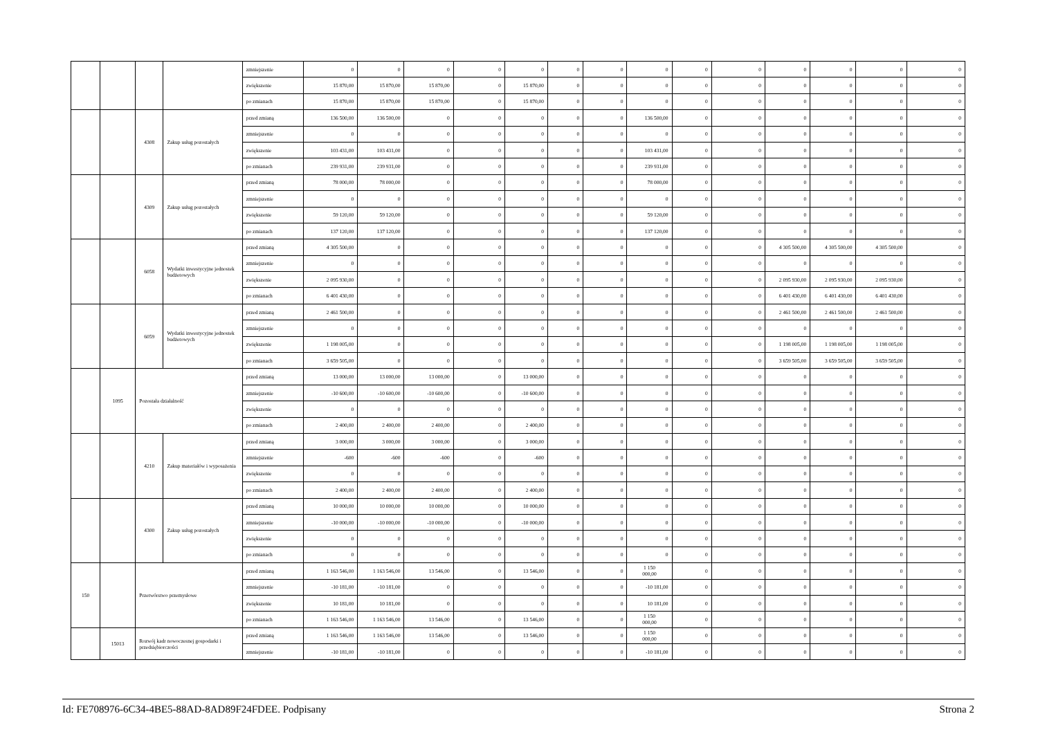| | | | | zmniejszenie | 0 | 0 | 0 | 0 | 0 | 0 | 0 | 0 | 0 | 0 | 0 | 0 | 0 | 0 |
| | | | | zwiększenie | 15 870,00 | 15 870,00 | 15 870,00 | 0 | 15 870,00 | 0 | 0 | 0 | 0 | 0 | 0 | 0 | 0 | 0 |
| | | | | po zmianach | 15 870,00 | 15 870,00 | 15 870,00 | 0 | 15 870,00 | 0 | 0 | 0 | 0 | 0 | 0 | 0 | 0 | 0 |
| | | 4308 | Zakup usług pozostałych | przed zmianą | 136 500,00 | 136 500,00 | 0 | 0 | 0 | 0 | 0 | 136 500,00 | 0 | 0 | 0 | 0 | 0 | 0 |
| | | | | zmniejszenie | 0 | 0 | 0 | 0 | 0 | 0 | 0 | 0 | 0 | 0 | 0 | 0 | 0 | 0 |
| | | | | zwiększenie | 103 431,00 | 103 431,00 | 0 | 0 | 0 | 0 | 0 | 103 431,00 | 0 | 0 | 0 | 0 | 0 | 0 |
| | | | | po zmianach | 239 931,00 | 239 931,00 | 0 | 0 | 0 | 0 | 0 | 239 931,00 | 0 | 0 | 0 | 0 | 0 | 0 |
| | | 4309 | Zakup usług pozostałych | przed zmianą | 78 000,00 | 78 000,00 | 0 | 0 | 0 | 0 | 0 | 78 000,00 | 0 | 0 | 0 | 0 | 0 | 0 |
| | | | | zmniejszenie | 0 | 0 | 0 | 0 | 0 | 0 | 0 | 0 | 0 | 0 | 0 | 0 | 0 | 0 |
| | | | | zwiększenie | 59 120,00 | 59 120,00 | 0 | 0 | 0 | 0 | 0 | 59 120,00 | 0 | 0 | 0 | 0 | 0 | 0 |
| | | | | po zmianach | 137 120,00 | 137 120,00 | 0 | 0 | 0 | 0 | 0 | 137 120,00 | 0 | 0 | 0 | 0 | 0 | 0 |
| | | 6058 | Wydatki inwestycyjne jednostek budżetowych | przed zmianą | 4 305 500,00 | 0 | 0 | 0 | 0 | 0 | 0 | 0 | 0 | 0 | 4 305 500,00 | 4 305 500,00 | 4 305 500,00 | 0 |
| | | | | zmniejszenie | 0 | 0 | 0 | 0 | 0 | 0 | 0 | 0 | 0 | 0 | 0 | 0 | 0 | 0 |
| | | | | zwiększenie | 2 095 930,00 | 0 | 0 | 0 | 0 | 0 | 0 | 0 | 0 | 0 | 2 095 930,00 | 2 095 930,00 | 2 095 930,00 | 0 |
| | | | | po zmianach | 6 401 430,00 | 0 | 0 | 0 | 0 | 0 | 0 | 0 | 0 | 0 | 6 401 430,00 | 6 401 430,00 | 6 401 430,00 | 0 |
| | | 6059 | Wydatki inwestycyjne jednostek budżetowych | przed zmianą | 2 461 500,00 | 0 | 0 | 0 | 0 | 0 | 0 | 0 | 0 | 0 | 2 461 500,00 | 2 461 500,00 | 2 461 500,00 | 0 |
| | | | | zmniejszenie | 0 | 0 | 0 | 0 | 0 | 0 | 0 | 0 | 0 | 0 | 0 | 0 | 0 | 0 |
| | | | | zwiększenie | 1 198 005,00 | 0 | 0 | 0 | 0 | 0 | 0 | 0 | 0 | 0 | 1 198 005,00 | 1 198 005,00 | 1 198 005,00 | 0 |
| | | | | po zmianach | 3 659 505,00 | 0 | 0 | 0 | 0 | 0 | 0 | 0 | 0 | 0 | 3 659 505,00 | 3 659 505,00 | 3 659 505,00 | 0 |
| | 1095 | Pozostała działalność | | przed zmianą | 13 000,00 | 13 000,00 | 13 000,00 | 0 | 13 000,00 | 0 | 0 | 0 | 0 | 0 | 0 | 0 | 0 | 0 |
| | | | | zmniejszenie | -10 600,00 | -10 600,00 | -10 600,00 | 0 | -10 600,00 | 0 | 0 | 0 | 0 | 0 | 0 | 0 | 0 | 0 |
| | | | | zwiększenie | 0 | 0 | 0 | 0 | 0 | 0 | 0 | 0 | 0 | 0 | 0 | 0 | 0 | 0 |
| | | | | po zmianach | 2 400,00 | 2 400,00 | 2 400,00 | 0 | 2 400,00 | 0 | 0 | 0 | 0 | 0 | 0 | 0 | 0 | 0 |
| | | 4210 | Zakup materiałów i wyposażenia | przed zmianą | 3 000,00 | 3 000,00 | 3 000,00 | 0 | 3 000,00 | 0 | 0 | 0 | 0 | 0 | 0 | 0 | 0 | 0 |
| | | | | zmniejszenie | -600 | -600 | -600 | 0 | -600 | 0 | 0 | 0 | 0 | 0 | 0 | 0 | 0 | 0 |
| | | | | zwiększenie | 0 | 0 | 0 | 0 | 0 | 0 | 0 | 0 | 0 | 0 | 0 | 0 | 0 | 0 |
| | | | | po zmianach | 2 400,00 | 2 400,00 | 2 400,00 | 0 | 2 400,00 | 0 | 0 | 0 | 0 | 0 | 0 | 0 | 0 | 0 |
| | | 4300 | Zakup usług pozostałych | przed zmianą | 10 000,00 | 10 000,00 | 10 000,00 | 0 | 10 000,00 | 0 | 0 | 0 | 0 | 0 | 0 | 0 | 0 | 0 |
| | | | | zmniejszenie | -10 000,00 | -10 000,00 | -10 000,00 | 0 | -10 000,00 | 0 | 0 | 0 | 0 | 0 | 0 | 0 | 0 | 0 |
| | | | | zwiększenie | 0 | 0 | 0 | 0 | 0 | 0 | 0 | 0 | 0 | 0 | 0 | 0 | 0 | 0 |
| | | | | po zmianach | 0 | 0 | 0 | 0 | 0 | 0 | 0 | 0 | 0 | 0 | 0 | 0 | 0 | 0 |
| 150 | | Przetwórstwo przemysłowe | | przed zmianą | 1 163 546,00 | 1 163 546,00 | 13 546,00 | 0 | 13 546,00 | 0 | 0 | 1 150 000,00 | 0 | 0 | 0 | 0 | 0 | 0 |
| | | | | zmniejszenie | -10 181,00 | -10 181,00 | 0 | 0 | 0 | 0 | 0 | -10 181,00 | 0 | 0 | 0 | 0 | 0 | 0 |
| | | | | zwiększenie | 10 181,00 | 10 181,00 | 0 | 0 | 0 | 0 | 0 | 10 181,00 | 0 | 0 | 0 | 0 | 0 | 0 |
| | | | | po zmianach | 1 163 546,00 | 1 163 546,00 | 13 546,00 | 0 | 13 546,00 | 0 | 0 | 1 150 000,00 | 0 | 0 | 0 | 0 | 0 | 0 |
| | 15013 | Rozwój kadr nowoczesnej gospodarki i przedsiębiorczości | | przed zmianą | 1 163 546,00 | 1 163 546,00 | 13 546,00 | 0 | 13 546,00 | 0 | 0 | 1 150 000,00 | 0 | 0 | 0 | 0 | 0 | 0 |
| | | | | zmniejszenie | -10 181,00 | -10 181,00 | 0 | 0 | 0 | 0 | 0 | -10 181,00 | 0 | 0 | 0 | 0 | 0 | 0 |
Id: FE708976-6C34-4BE5-88AD-8AD89F24FDEE. Podpisany Strona 2